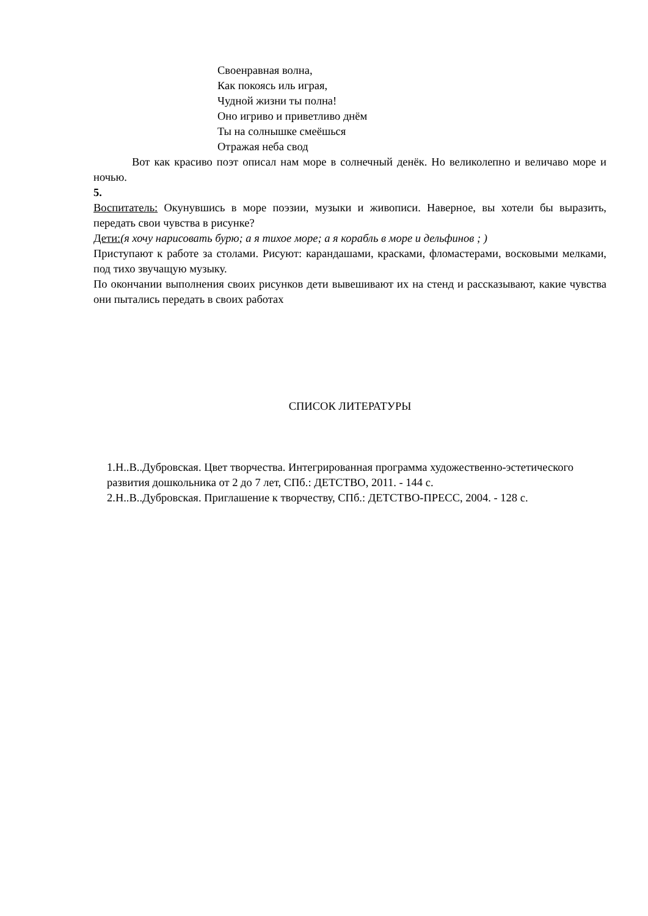Своенравная волна,
Как покоясь иль играя,
Чудной жизни ты полна!
Оно игриво и приветливо днём
Ты на солнышке смеёшься
Отражая неба свод
Вот как красиво поэт описал нам море в солнечный денёк. Но великолепно и величаво море и ночью.
5.
Воспитатель: Окунувшись в море поэзии, музыки и живописи. Наверное, вы хотели бы выразить, передать свои чувства в рисунке?
Дети:(я хочу нарисовать бурю; а я тихое море; а я корабль в море и дельфинов ; )
Приступают к работе за столами. Рисуют: карандашами, красками, фломастерами, восковыми мелками, под тихо звучащую музыку.
По окончании выполнения своих рисунков дети вывешивают их на стенд и рассказывают, какие чувства они пытались передать в своих работах
СПИСОК ЛИТЕРАТУРЫ
1.Н..В..Дубровская. Цвет творчества. Интегрированная программа художественно-эстетического развития дошкольника от 2 до 7 лет, СПб.: ДЕТСТВО, 2011. - 144 с.
2.Н..В..Дубровская. Приглашение к творчеству, СПб.: ДЕТСТВО-ПРЕСС, 2004. - 128 с.